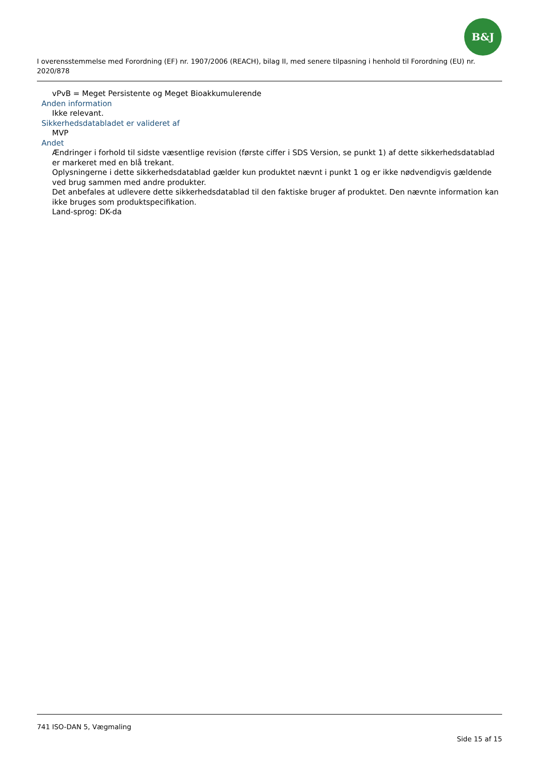B&J
I overensstemmelse med Forordning (EF) nr. 1907/2006 (REACH), bilag II, med senere tilpasning i henhold til Forordning (EU) nr. 2020/878
vPvB = Meget Persistente og Meget Bioakkumulerende
Anden information
Ikke relevant.
Sikkerhedsdatabladet er valideret af
MVP
Andet
Ændringer i forhold til sidste væsentlige revision (første ciffer i SDS Version, se punkt 1) af dette sikkerhedsdatablad er markeret med en blå trekant.
Oplysningerne i dette sikkerhedsdatablad gælder kun produktet nævnt i punkt 1 og er ikke nødvendigvis gældende ved brug sammen med andre produkter.
Det anbefales at udlevere dette sikkerhedsdatablad til den faktiske bruger af produktet. Den nævnte information kan ikke bruges som produktspecifikation.
Land-sprog: DK-da
741 ISO-DAN 5, Vægmaling
Side 15 af 15